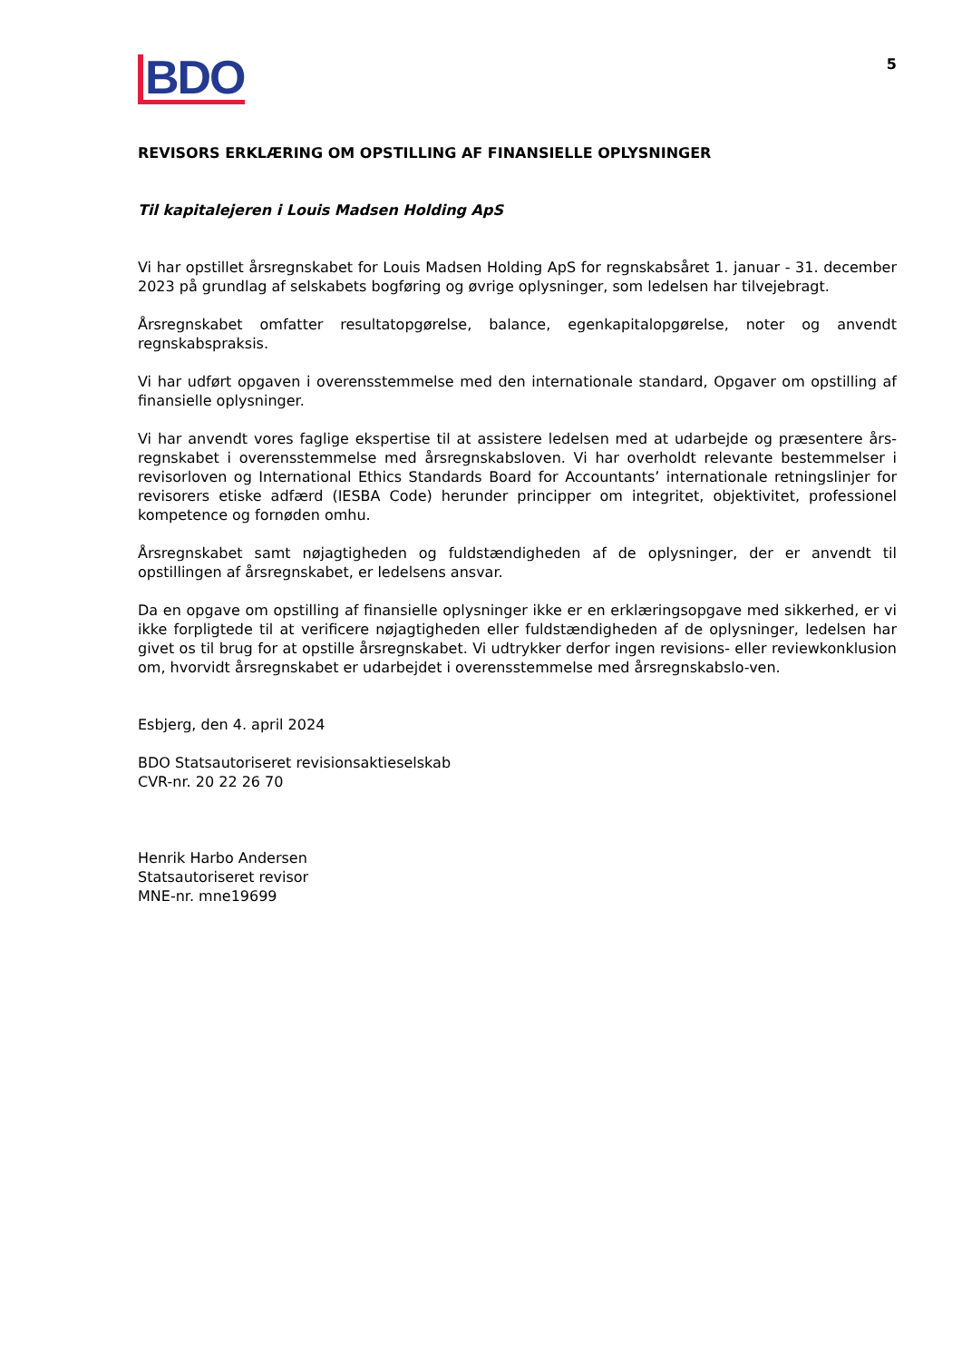BDO
5
REVISORS ERKLÆRING OM OPSTILLING AF FINANSIELLE OPLYSNINGER
Til kapitalejeren i Louis Madsen Holding ApS
Vi har opstillet årsregnskabet for Louis Madsen Holding ApS for regnskabsåret 1. januar - 31. december 2023 på grundlag af selskabets bogføring og øvrige oplysninger, som ledelsen har tilvejebragt.
Årsregnskabet omfatter resultatopgørelse, balance, egenkapitalopgørelse, noter og anvendt regnskabspraksis.
Vi har udført opgaven i overensstemmelse med den internationale standard, Opgaver om opstilling af finansielle oplysninger.
Vi har anvendt vores faglige ekspertise til at assistere ledelsen med at udarbejde og præsentere års-regnskabet i overensstemmelse med årsregnskabsloven. Vi har overholdt relevante bestemmelser i revisorloven og International Ethics Standards Board for Accountants’ internationale retningslinjer for revisorers etiske adfærd (IESBA Code) herunder principper om integritet, objektivitet, professionel kompetence og fornøden omhu.
Årsregnskabet samt nøjagtigheden og fuldstændigheden af de oplysninger, der er anvendt til opstillingen af årsregnskabet, er ledelsens ansvar.
Da en opgave om opstilling af finansielle oplysninger ikke er en erklæringsopgave med sikkerhed, er vi ikke forpligtede til at verificere nøjagtigheden eller fuldstændigheden af de oplysninger, ledelsen har givet os til brug for at opstille årsregnskabet. Vi udtrykker derfor ingen revisions- eller reviewkonklusion om, hvorvidt årsregnskabet er udarbejdet i overensstemmelse med årsregnskabslo-ven.
Esbjerg, den 4. april 2024
BDO Statsautoriseret revisionsaktieselskab
CVR-nr. 20 22 26 70
Henrik Harbo Andersen
Statsautoriseret revisor
MNE-nr. mne19699